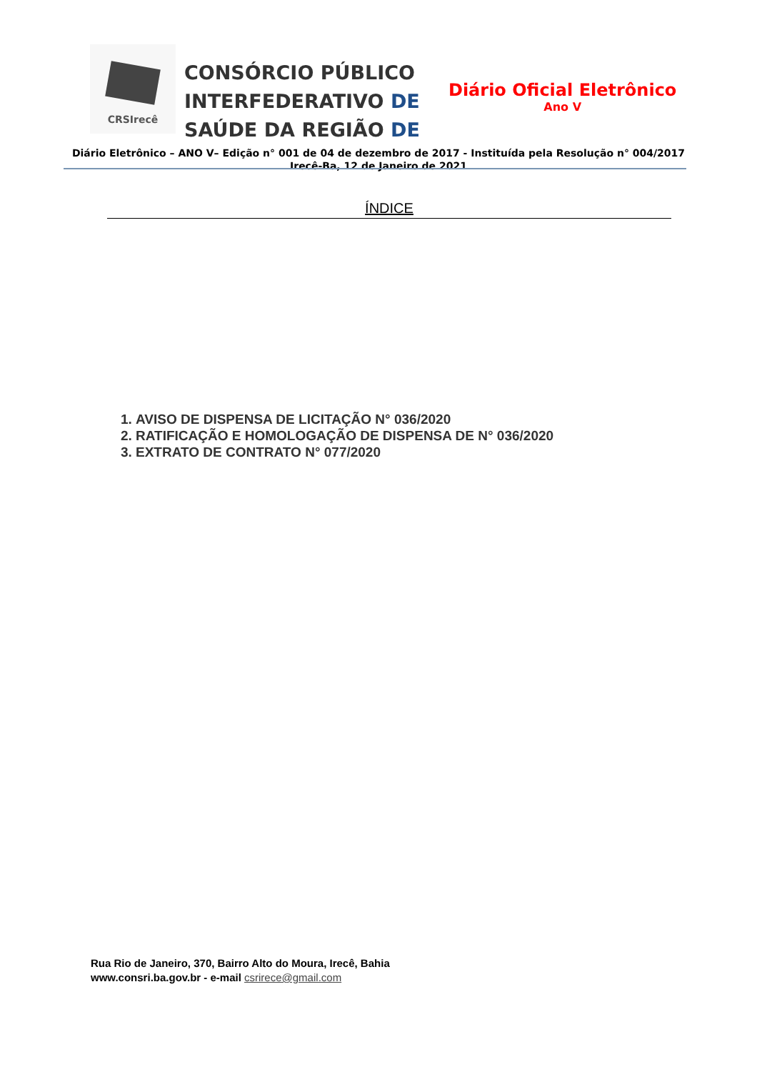CRSIrecê
CONSÓRCIO PÚBLICO
INTERFEDERATIVO DE
SAÚDE DA REGIÃO DE
Diário Oficial Eletrônico
Ano V
Diário Eletrônico – ANO V– Edição n° 001 de 04 de dezembro de 2017 - Instituída pela Resolução n° 004/2017
Irecê-Ba, 12 de Janeiro de 2021
ÍNDICE
1. AVISO DE DISPENSA DE LICITAÇÃO N° 036/2020
2. RATIFICAÇÃO E HOMOLOGAÇÃO DE DISPENSA DE N° 036/2020
3. EXTRATO DE CONTRATO N° 077/2020
Rua Rio de Janeiro, 370, Bairro Alto do Moura, Irecê, Bahia
www.consri.ba.gov.br - e-mail csrirece@gmail.com